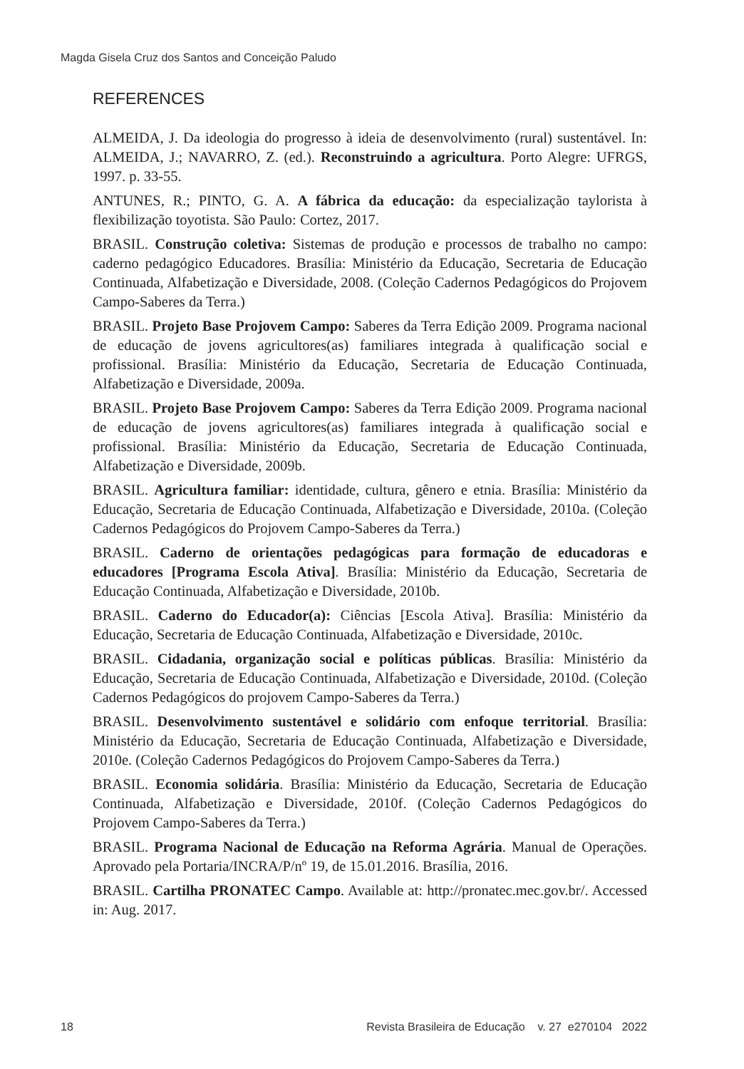Magda Gisela Cruz dos Santos and Conceição Paludo
REFERENCES
ALMEIDA, J. Da ideologia do progresso à ideia de desenvolvimento (rural) sustentável. In: ALMEIDA, J.; NAVARRO, Z. (ed.). Reconstruindo a agricultura. Porto Alegre: UFRGS, 1997. p. 33-55.
ANTUNES, R.; PINTO, G. A. A fábrica da educação: da especialização taylorista à flexibilização toyotista. São Paulo: Cortez, 2017.
BRASIL. Construção coletiva: Sistemas de produção e processos de trabalho no campo: caderno pedagógico Educadores. Brasília: Ministério da Educação, Secretaria de Educação Continuada, Alfabetização e Diversidade, 2008. (Coleção Cadernos Pedagógicos do Projovem Campo-Saberes da Terra.)
BRASIL. Projeto Base Projovem Campo: Saberes da Terra Edição 2009. Programa nacional de educação de jovens agricultores(as) familiares integrada à qualificação social e profissional. Brasília: Ministério da Educação, Secretaria de Educação Continuada, Alfabetização e Diversidade, 2009a.
BRASIL. Projeto Base Projovem Campo: Saberes da Terra Edição 2009. Programa nacional de educação de jovens agricultores(as) familiares integrada à qualificação social e profissional. Brasília: Ministério da Educação, Secretaria de Educação Continuada, Alfabetização e Diversidade, 2009b.
BRASIL. Agricultura familiar: identidade, cultura, gênero e etnia. Brasília: Ministério da Educação, Secretaria de Educação Continuada, Alfabetização e Diversidade, 2010a. (Coleção Cadernos Pedagógicos do Projovem Campo-Saberes da Terra.)
BRASIL. Caderno de orientações pedagógicas para formação de educadoras e educadores [Programa Escola Ativa]. Brasília: Ministério da Educação, Secretaria de Educação Continuada, Alfabetização e Diversidade, 2010b.
BRASIL. Caderno do Educador(a): Ciências [Escola Ativa]. Brasília: Ministério da Educação, Secretaria de Educação Continuada, Alfabetização e Diversidade, 2010c.
BRASIL. Cidadania, organização social e políticas públicas. Brasília: Ministério da Educação, Secretaria de Educação Continuada, Alfabetização e Diversidade, 2010d. (Coleção Cadernos Pedagógicos do projovem Campo-Saberes da Terra.)
BRASIL. Desenvolvimento sustentável e solidário com enfoque territorial. Brasília: Ministério da Educação, Secretaria de Educação Continuada, Alfabetização e Diversidade, 2010e. (Coleção Cadernos Pedagógicos do Projovem Campo-Saberes da Terra.)
BRASIL. Economia solidária. Brasília: Ministério da Educação, Secretaria de Educação Continuada, Alfabetização e Diversidade, 2010f. (Coleção Cadernos Pedagógicos do Projovem Campo-Saberes da Terra.)
BRASIL. Programa Nacional de Educação na Reforma Agrária. Manual de Operações. Aprovado pela Portaria/INCRA/P/nº 19, de 15.01.2016. Brasília, 2016.
BRASIL. Cartilha PRONATEC Campo. Available at: http://pronatec.mec.gov.br/. Accessed in: Aug. 2017.
18 Revista Brasileira de Educação v. 27 e270104 2022